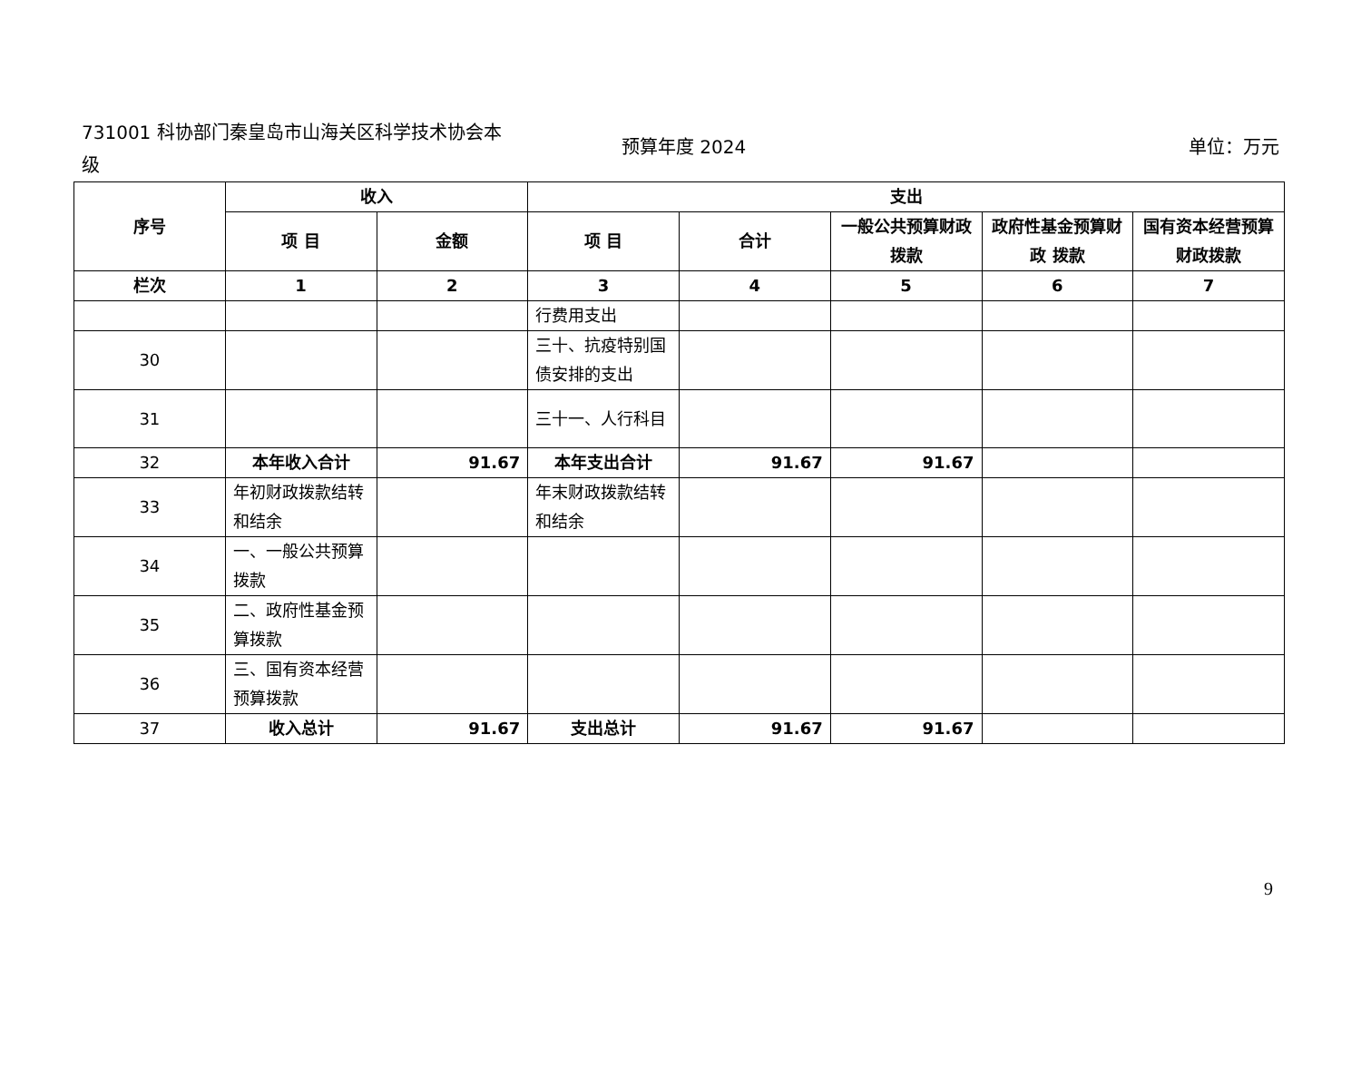731001 科协部门秦皇岛市山海关区科学技术协会本级
预算年度 2024 单位：万元
| 序号 | 收入 | | 支出 | | | | |
| --- | --- | --- | --- | --- | --- | --- | --- |
| | 项 目 | 金额 | 项 目 | 合计 | 一般公共预算财政拨款 | 政府性基金预算财政 拨款 | 国有资本经营预算财政拨款 |
| 栏次 | 1 | 2 | 3 | 4 | 5 | 6 | 7 |
| | | | 行费用支出 | | | | |
| 30 | | | 三十、抗疫特别国债安排的支出 | | | | |
| 31 | | | 三十一、人行科目 | | | | |
| 32 | 本年收入合计 | 91.67 | 本年支出合计 | 91.67 | 91.67 | | |
| 33 | 年初财政拨款结转和结余 | | 年末财政拨款结转和结余 | | | | |
| 34 | 一、一般公共预算拨款 | | | | | | |
| 35 | 二、政府性基金预算拨款 | | | | | | |
| 36 | 三、国有资本经营预算拨款 | | | | | | |
| 37 | 收入总计 | 91.67 | 支出总计 | 91.67 | 91.67 | | |
9